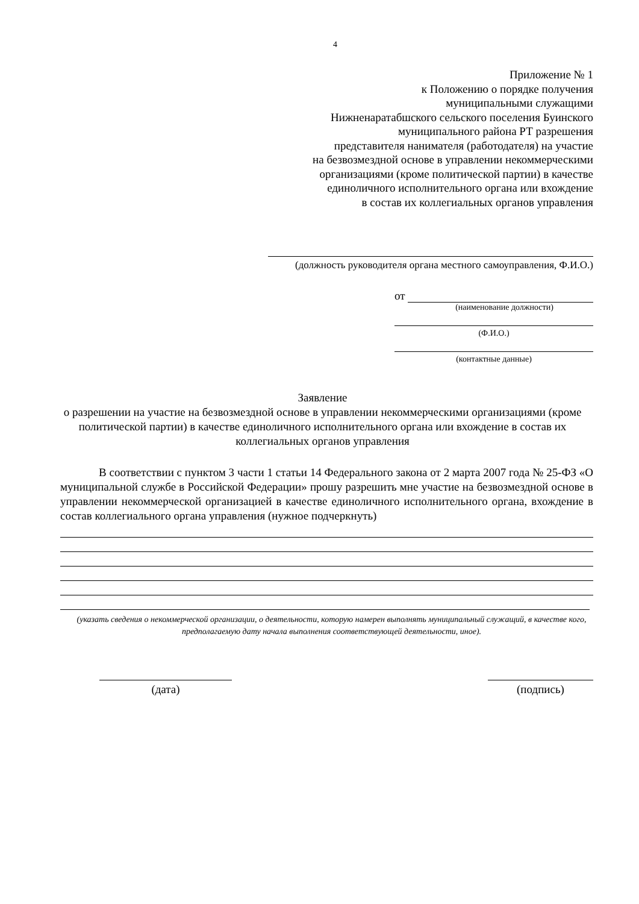4
Приложение № 1
к Положению о порядке получения
муниципальными служащими
Нижненаратабшского сельского поселения Буинского
муниципального района РТ разрешения
представителя нанимателя (работодателя) на участие
на безвозмездной основе в управлении некоммерческими
организациями (кроме политической партии) в качестве
единоличного исполнительного органа или вхождение
в состав их коллегиальных органов управления
(должность руководителя органа местного самоуправления, Ф.И.О.)
от
(наименование должности)
(Ф.И.О.)
(контактные данные)
Заявление
о разрешении на участие на безвозмездной основе в управлении некоммерческими организациями (кроме политической партии) в качестве единоличного исполнительного органа или вхождение в состав их коллегиальных органов управления
В соответствии с пунктом 3 части 1 статьи 14 Федерального закона от 2 марта 2007 года № 25-ФЗ «О муниципальной службе в Российской Федерации» прошу разрешить мне участие на безвозмездной основе в управлении некоммерческой организацией в качестве единоличного исполнительного органа, вхождение в состав коллегиального органа управления (нужное подчеркнуть)
(указать сведения о некоммерческой организации, о деятельности, которую намерен выполнять муниципальный служащий, в качестве кого, предполагаемую дату начала выполнения соответствующей деятельности, иное).
(дата) (подпись)